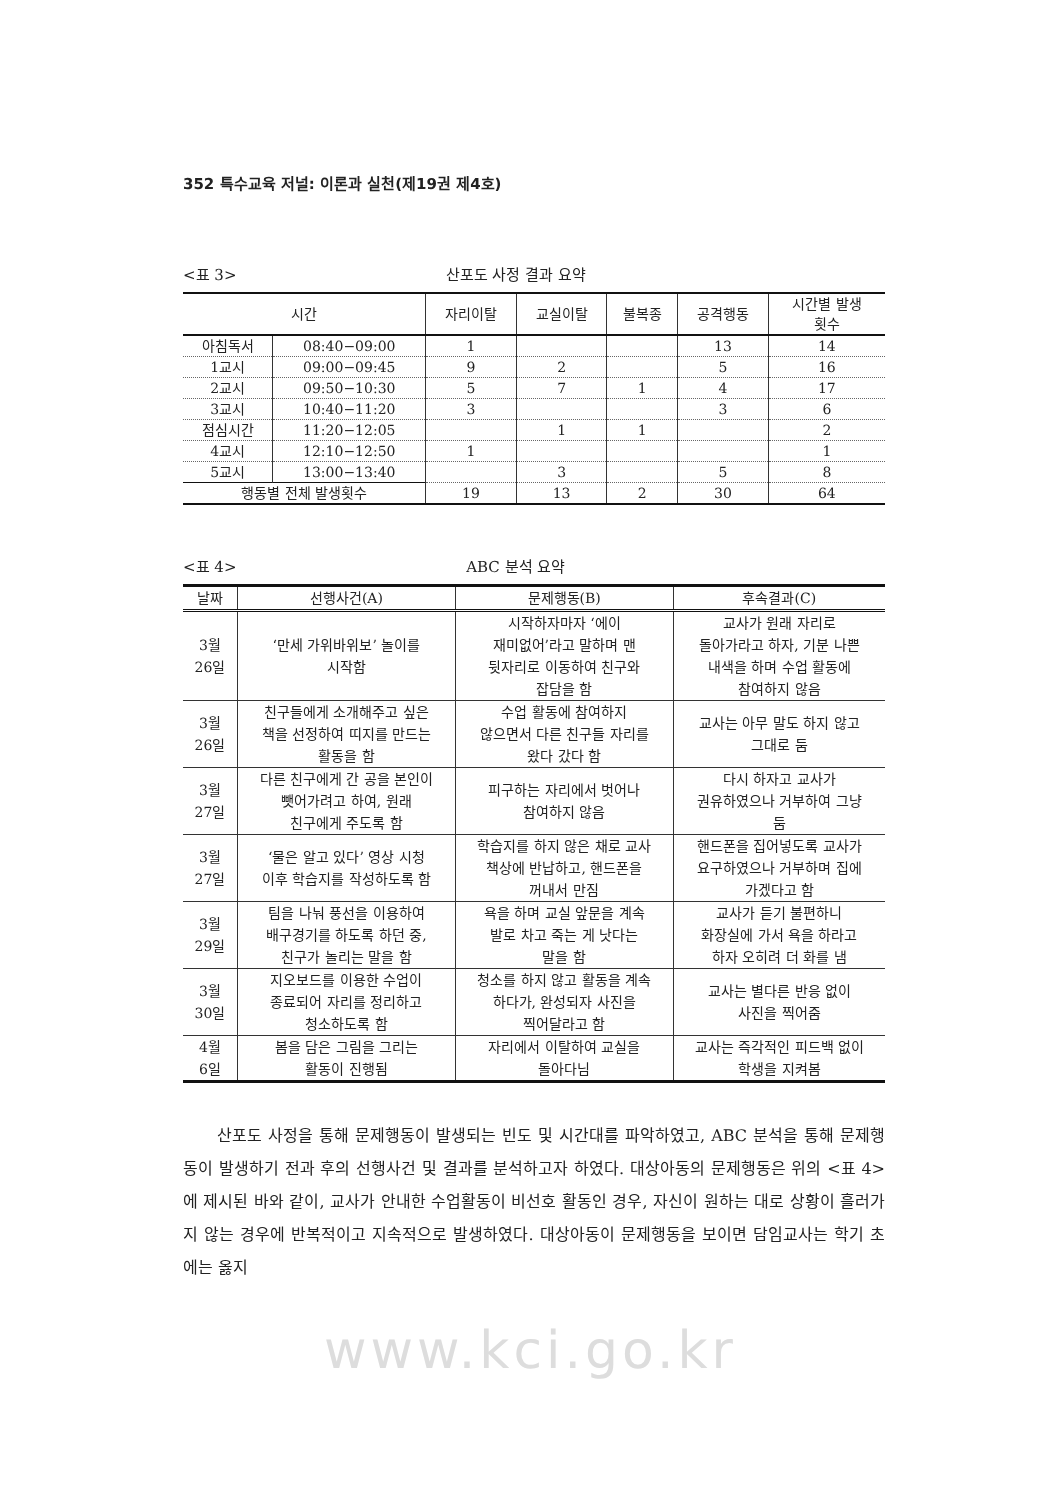352 특수교육 저널: 이론과 실천(제19권 제4호)
<표 3> 산포도 사정 결과 요약
| 시간 | | 자리이탈 | 교실이탈 | 불복종 | 공격행동 | 시간별 발생 횟수 |
| --- | --- | --- | --- | --- | --- | --- |
| 아침독서 | 08:40−09:00 | 1 | | | 13 | 14 |
| 1교시 | 09:00−09:45 | 9 | 2 | | 5 | 16 |
| 2교시 | 09:50−10:30 | 5 | 7 | 1 | 4 | 17 |
| 3교시 | 10:40−11:20 | 3 | | | 3 | 6 |
| 점심시간 | 11:20−12:05 | | 1 | 1 | | 2 |
| 4교시 | 12:10−12:50 | 1 | | | | 1 |
| 5교시 | 13:00−13:40 | | 3 | | 5 | 8 |
| 행동별 전체 발생횟수 | | 19 | 13 | 2 | 30 | 64 |
<표 4> ABC 분석 요약
| 날짜 | 선행사건(A) | 문제행동(B) | 후속결과(C) |
| --- | --- | --- | --- |
| 3월 26일 | ‘만세 가위바위보’ 놀이를 시작함 | 시작하자마자 ‘에이 재미없어’라고 말하며 맨 뒷자리로 이동하여 친구와 잡담을 함 | 교사가 원래 자리로 돌아가라고 하자, 기분 나쁜 내색을 하며 수업 활동에 참여하지 않음 |
| 3월 26일 | 친구들에게 소개해주고 싶은 책을 선정하여 띠지를 만드는 활동을 함 | 수업 활동에 참여하지 않으면서 다른 친구들 자리를 왔다 갔다 함 | 교사는 아무 말도 하지 않고 그대로 둠 |
| 3월 27일 | 다른 친구에게 간 공을 본인이 뺏어가려고 하여, 원래 친구에게 주도록 함 | 피구하는 자리에서 벗어나 참여하지 않음 | 다시 하자고 교사가 권유하였으나 거부하여 그냥 둠 |
| 3월 27일 | ‘물은 알고 있다’ 영상 시청 이후 학습지를 작성하도록 함 | 학습지를 하지 않은 채로 교사 책상에 반납하고, 핸드폰을 꺼내서 만짐 | 핸드폰을 집어넣도록 교사가 요구하였으나 거부하며 집에 가겠다고 함 |
| 3월 29일 | 팀을 나눠 풍선을 이용하여 배구경기를 하도록 하던 중, 친구가 놀리는 말을 함 | 욕을 하며 교실 앞문을 계속 발로 차고 죽는 게 낫다는 말을 함 | 교사가 듣기 불편하니 화장실에 가서 욕을 하라고 하자 오히려 더 화를 냄 |
| 3월 30일 | 지오보드를 이용한 수업이 종료되어 자리를 정리하고 청소하도록 함 | 청소를 하지 않고 활동을 계속 하다가, 완성되자 사진을 찍어달라고 함 | 교사는 별다른 반응 없이 사진을 찍어줌 |
| 4월 6일 | 봄을 담은 그림을 그리는 활동이 진행됨 | 자리에서 이탈하여 교실을 돌아다님 | 교사는 즉각적인 피드백 없이 학생을 지켜봄 |
산포도 사정을 통해 문제행동이 발생되는 빈도 및 시간대를 파악하였고, ABC 분석을 통해 문제행동이 발생하기 전과 후의 선행사건 및 결과를 분석하고자 하였다. 대상아동의 문제행동은 위의 <표 4>에 제시된 바와 같이, 교사가 안내한 수업활동이 비선호 활동인 경우, 자신이 원하는 대로 상황이 흘러가지 않는 경우에 반복적이고 지속적으로 발생하였다. 대상아동이 문제행동을 보이면 담임교사는 학기 초에는 옳지
www.kci.go.kr